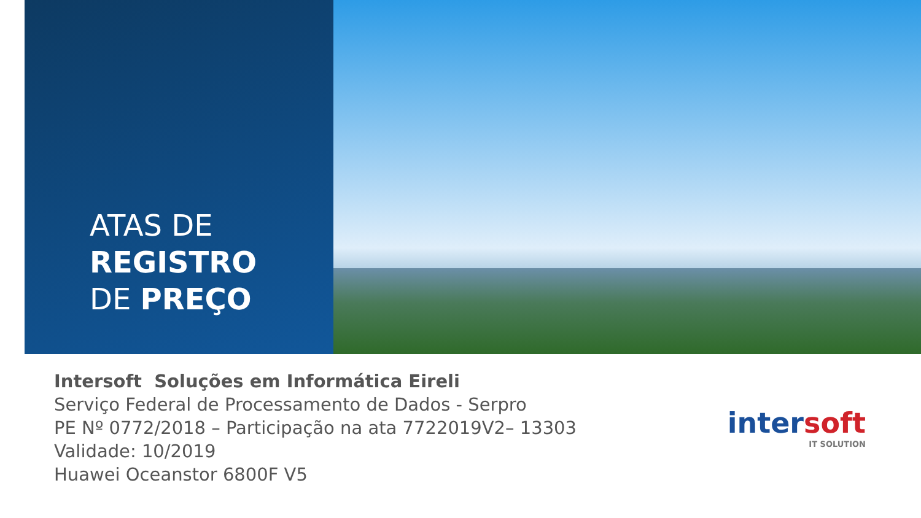ATAS DE
REGISTRO
DE PREÇO
Intersoft Soluções em Informática Eireli
Serviço Federal de Processamento de Dados - Serpro
PE Nº 0772/2018 – Participação na ata 7722019V2– 13303
Validade: 10/2019
Huawei Oceanstor 6800F V5
intersoft
IT SOLUTION